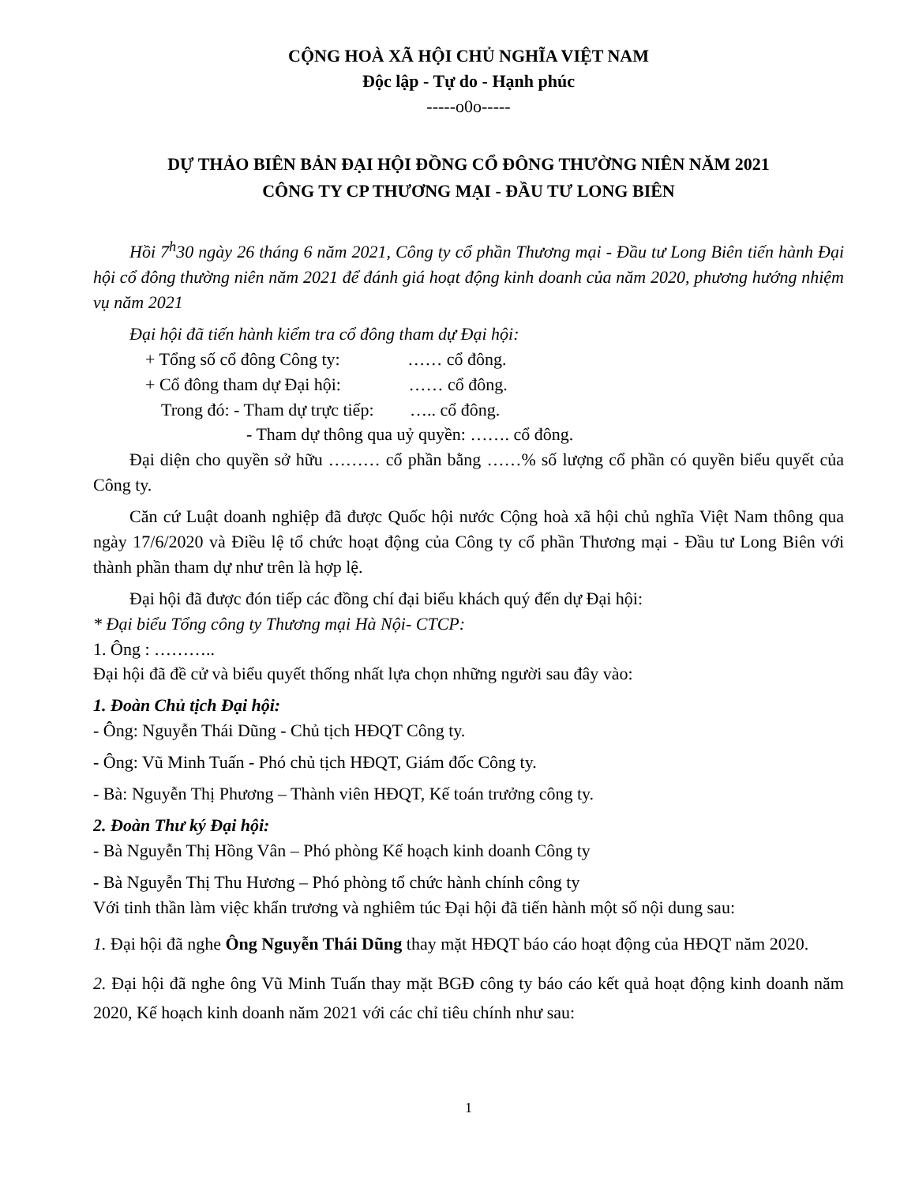CỘNG HOÀ XÃ HỘI CHỦ NGHĨA VIỆT NAM
Độc lập - Tự do - Hạnh phúc
-----o0o-----
DỰ THẢO BIÊN BẢN ĐẠI HỘI ĐỒNG CỔ ĐÔNG THƯỜNG NIÊN NĂM 2021
CÔNG TY CP THƯƠNG MẠI - ĐẦU TƯ LONG BIÊN
Hồi 7<sup>h</sup>30 ngày 26 tháng 6 năm 2021, Công ty cổ phần Thương mại - Đầu tư Long Biên tiến hành Đại hội cổ đông thường niên năm 2021 để đánh giá hoạt động kinh doanh của năm 2020, phương hướng nhiệm vụ năm 2021
Đại hội đã tiến hành kiểm tra cổ đông tham dự Đại hội:
+ Tổng số cổ đông Công ty: …… cổ đông.
+ Cổ đông tham dự Đại hội: …… cổ đông.
Trong đó: - Tham dự trực tiếp: ….. cổ đông.
- Tham dự thông qua uỷ quyền: ……. cổ đông.
Đại diện cho quyền sở hữu ……… cổ phần bằng ……% số lượng cổ phần có quyền biểu quyết của Công ty.
Căn cứ Luật doanh nghiệp đã được Quốc hội nước Cộng hoà xã hội chủ nghĩa Việt Nam thông qua ngày 17/6/2020 và Điều lệ tổ chức hoạt động của Công ty cổ phần Thương mại - Đầu tư Long Biên với thành phần tham dự như trên là hợp lệ.
Đại hội đã được đón tiếp các đồng chí đại biểu khách quý đến dự Đại hội:
* Đại biểu Tổng công ty Thương mại Hà Nội- CTCP:
1. Ông : ………..
Đại hội đã đề cử và biểu quyết thống nhất lựa chọn những người sau đây vào:
1. Đoàn Chủ tịch Đại hội:
- Ông: Nguyễn Thái Dũng - Chủ tịch HĐQT Công ty.
- Ông: Vũ Minh Tuấn - Phó chủ tịch HĐQT, Giám đốc Công ty.
- Bà: Nguyễn Thị Phương – Thành viên HĐQT, Kế toán trưởng công ty.
2. Đoàn Thư ký Đại hội:
- Bà Nguyễn Thị Hồng Vân – Phó phòng Kế hoạch kinh doanh Công ty
- Bà Nguyễn Thị Thu Hương – Phó phòng tổ chức hành chính công ty
Với tinh thần làm việc khẩn trương và nghiêm túc Đại hội đã tiến hành một số nội dung sau:
1. Đại hội đã nghe Ông Nguyễn Thái Dũng thay mặt HĐQT báo cáo hoạt động của HĐQT năm 2020.
2. Đại hội đã nghe ông Vũ Minh Tuấn thay mặt BGĐ công ty báo cáo kết quả hoạt động kinh doanh năm 2020, Kế hoạch kinh doanh năm 2021 với các chỉ tiêu chính như sau:
1